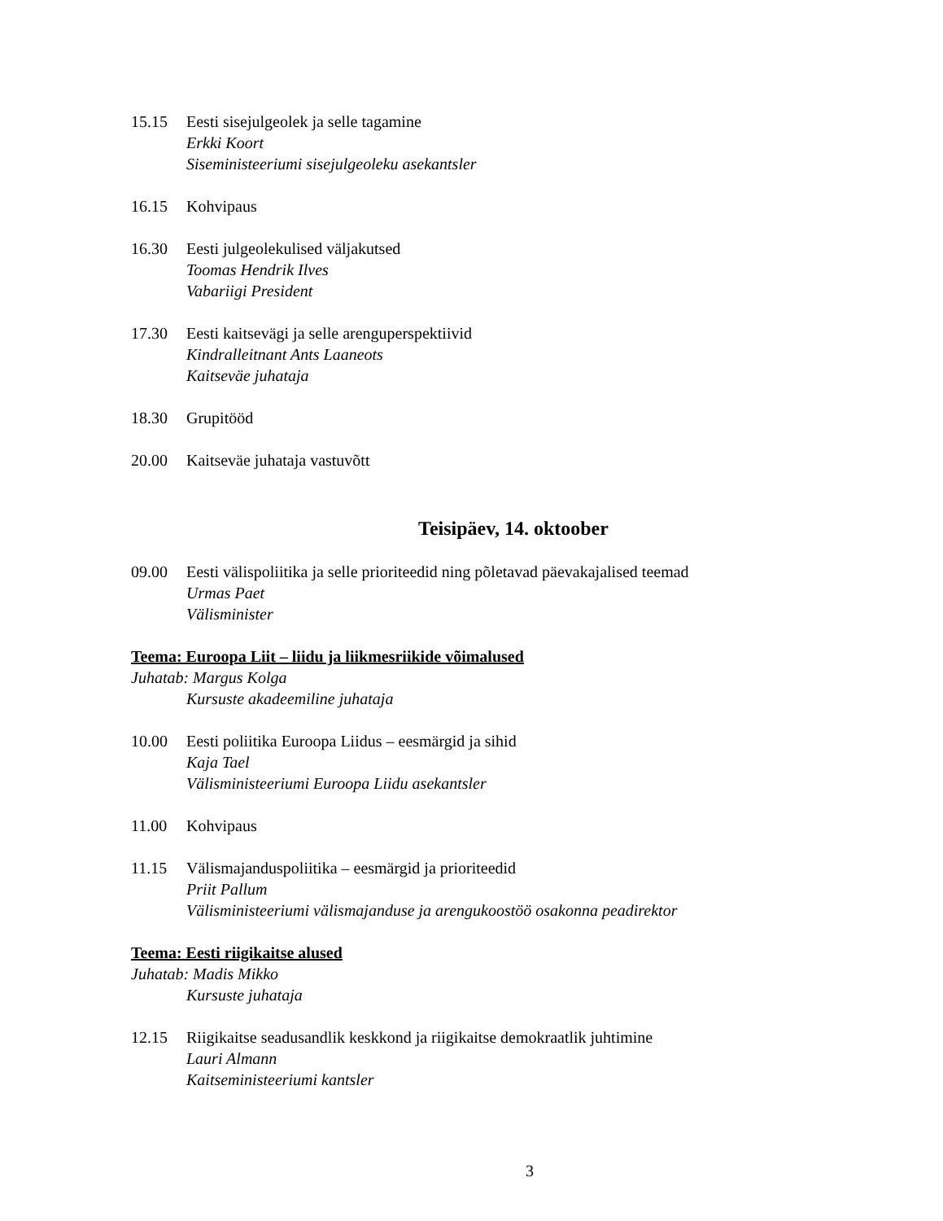15.15 Eesti sisejulgeolek ja selle tagamine
Erkki Koort
Siseministeeriumi sisejulgeoleku asekantsler
16.15 Kohvipaus
16.30 Eesti julgeolekulised väljakutsed
Toomas Hendrik Ilves
Vabariigi President
17.30 Eesti kaitsevägi ja selle arenguperspektiivid
Kindralleitnant Ants Laaneots
Kaitseväe juhataja
18.30 Grupitööd
20.00 Kaitseväe juhataja vastuvõtt
Teisipäev, 14. oktoober
09.00 Eesti välispoliitika ja selle prioriteedid ning põletavad päevakajalised teemad
Urmas Paet
Välisminister
Teema: Euroopa Liit – liidu ja liikmesriikide võimalused
Juhatab: Margus Kolga
Kursuste akadeemiline juhataja
10.00 Eesti poliitika Euroopa Liidus – eesmärgid ja sihid
Kaja Tael
Välisministeeriumi Euroopa Liidu asekantsler
11.00 Kohvipaus
11.15 Välismajanduspoliitika – eesmärgid ja prioriteedid
Priit Pallum
Välisministeeriumi välismajanduse ja arengukoostöö osakonna peadirektor
Teema: Eesti riigikaitse alused
Juhatab: Madis Mikko
Kursuste juhataja
12.15 Riigikaitse seadusandlik keskkond ja riigikaitse demokraatlik juhtimine
Lauri Almann
Kaitseministeeriumi kantsler
3